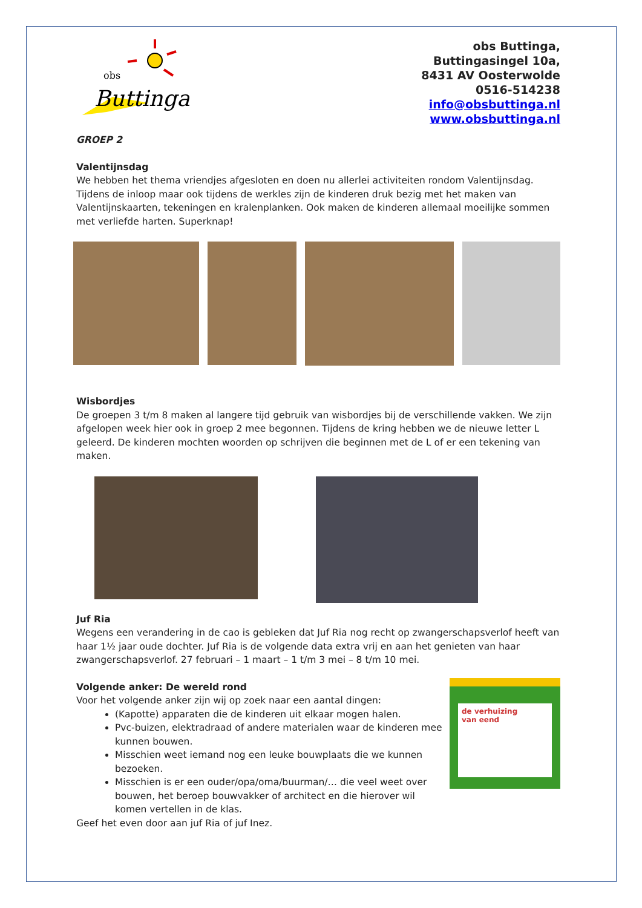obs
Buttinga
obs Buttinga,
Buttingasingel 10a,
8431 AV Oosterwolde
0516-514238
info@obsbuttinga.nl
www.obsbuttinga.nl
GROEP 2
Valentijnsdag
We hebben het thema vriendjes afgesloten en doen nu allerlei activiteiten rondom Valentijnsdag. Tijdens de inloop maar ook tijdens de werkles zijn de kinderen druk bezig met het maken van Valentijnskaarten, tekeningen en kralenplanken. Ook maken de kinderen allemaal moeilijke sommen met verliefde harten. Superknap!
Wisbordjes
De groepen 3 t/m 8 maken al langere tijd gebruik van wisbordjes bij de verschillende vakken. We zijn afgelopen week hier ook in groep 2 mee begonnen. Tijdens de kring hebben we de nieuwe letter L geleerd. De kinderen mochten woorden op schrijven die beginnen met de L of er een tekening van maken.
Juf Ria
Wegens een verandering in de cao is gebleken dat Juf Ria nog recht op zwangerschapsverlof heeft van haar 1½ jaar oude dochter. Juf Ria is de volgende data extra vrij en aan het genieten van haar zwangerschapsverlof. 27 februari – 1 maart – 1 t/m 3 mei – 8 t/m 10 mei.
Volgende anker: De wereld rond
Voor het volgende anker zijn wij op zoek naar een aantal dingen:
(Kapotte) apparaten die de kinderen uit elkaar mogen halen.
Pvc-buizen, elektradraad of andere materialen waar de kinderen mee kunnen bouwen.
Misschien weet iemand nog een leuke bouwplaats die we kunnen bezoeken.
Misschien is er een ouder/opa/oma/buurman/… die veel weet over bouwen, het beroep bouwvakker of architect en die hierover wil komen vertellen in de klas.
Geef het even door aan juf Ria of juf Inez.
de verhuizing
van eend